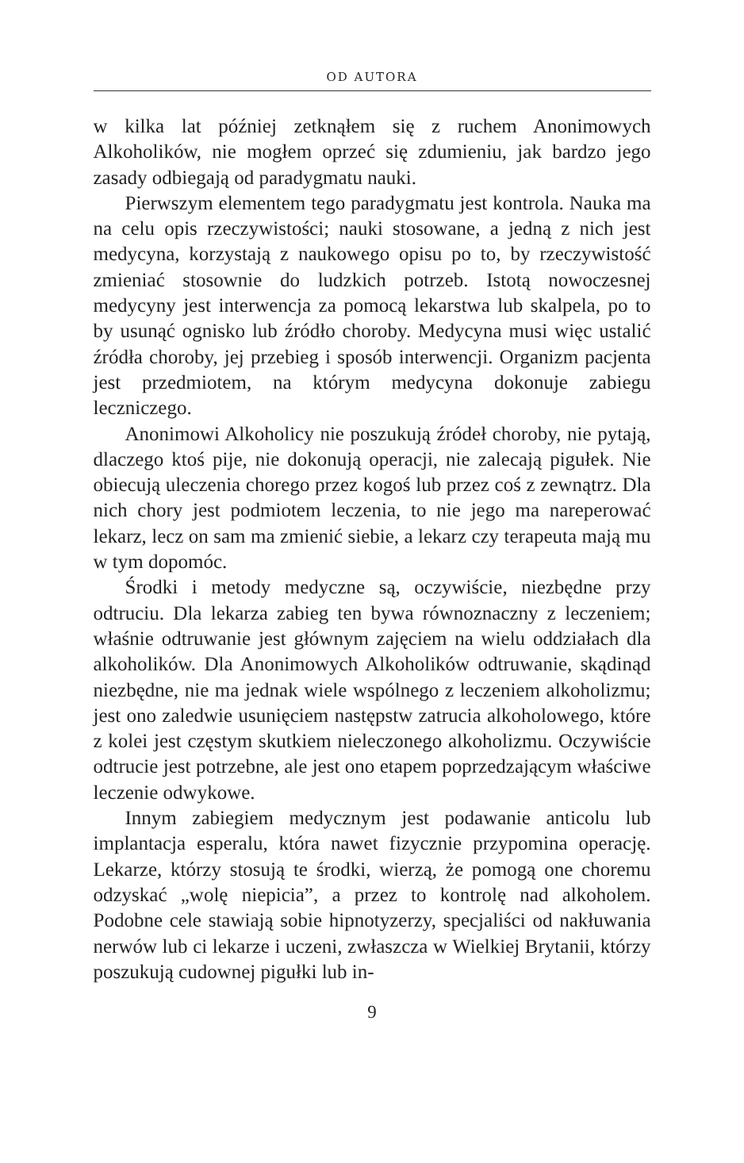OD AUTORA
w kilka lat później zetknąłem się z ruchem Anonimowych Alkoholików, nie mogłem oprzeć się zdumieniu, jak bardzo jego zasady odbiegają od paradygmatu nauki.
Pierwszym elementem tego paradygmatu jest kontrola. Nauka ma na celu opis rzeczywistości; nauki stosowane, a jedną z nich jest medycyna, korzystają z naukowego opisu po to, by rzeczywistość zmieniać stosownie do ludzkich potrzeb. Istotą nowoczesnej medycyny jest interwencja za pomocą lekarstwa lub skalpela, po to by usunąć ognisko lub źródło choroby. Medycyna musi więc ustalić źródła choroby, jej przebieg i sposób interwencji. Organizm pacjenta jest przedmiotem, na którym medycyna dokonuje zabiegu leczniczego.
Anonimowi Alkoholicy nie poszukują źródeł choroby, nie pytają, dlaczego ktoś pije, nie dokonują operacji, nie zalecają pigułek. Nie obiecują uleczenia chorego przez kogoś lub przez coś z zewnątrz. Dla nich chory jest podmiotem leczenia, to nie jego ma nareperować lekarz, lecz on sam ma zmienić siebie, a lekarz czy terapeuta mają mu w tym dopomóc.
Środki i metody medyczne są, oczywiście, niezbędne przy odtruciu. Dla lekarza zabieg ten bywa równoznaczny z leczeniem; właśnie odtruwanie jest głównym zajęciem na wielu oddziałach dla alkoholików. Dla Anonimowych Alkoholików odtruwanie, skądinąd niezbędne, nie ma jednak wiele wspólnego z leczeniem alkoholizmu; jest ono zaledwie usunięciem następstw zatrucia alkoholowego, które z kolei jest częstym skutkiem nieleczonego alkoholizmu. Oczywiście odtrucie jest potrzebne, ale jest ono etapem poprzedzającym właściwe leczenie odwykowe.
Innym zabiegiem medycznym jest podawanie anticolu lub implantacja esperalu, która nawet fizycznie przypomina operację. Lekarze, którzy stosują te środki, wierzą, że pomogą one choremu odzyskać „wolę niepicia”, a przez to kontrolę nad alkoholem. Podobne cele stawiają sobie hipnotyzerzy, specjaliści od nakłuwania nerwów lub ci lekarze i uczeni, zwłaszcza w Wielkiej Brytanii, którzy poszukują cudownej pigułki lub in-
9